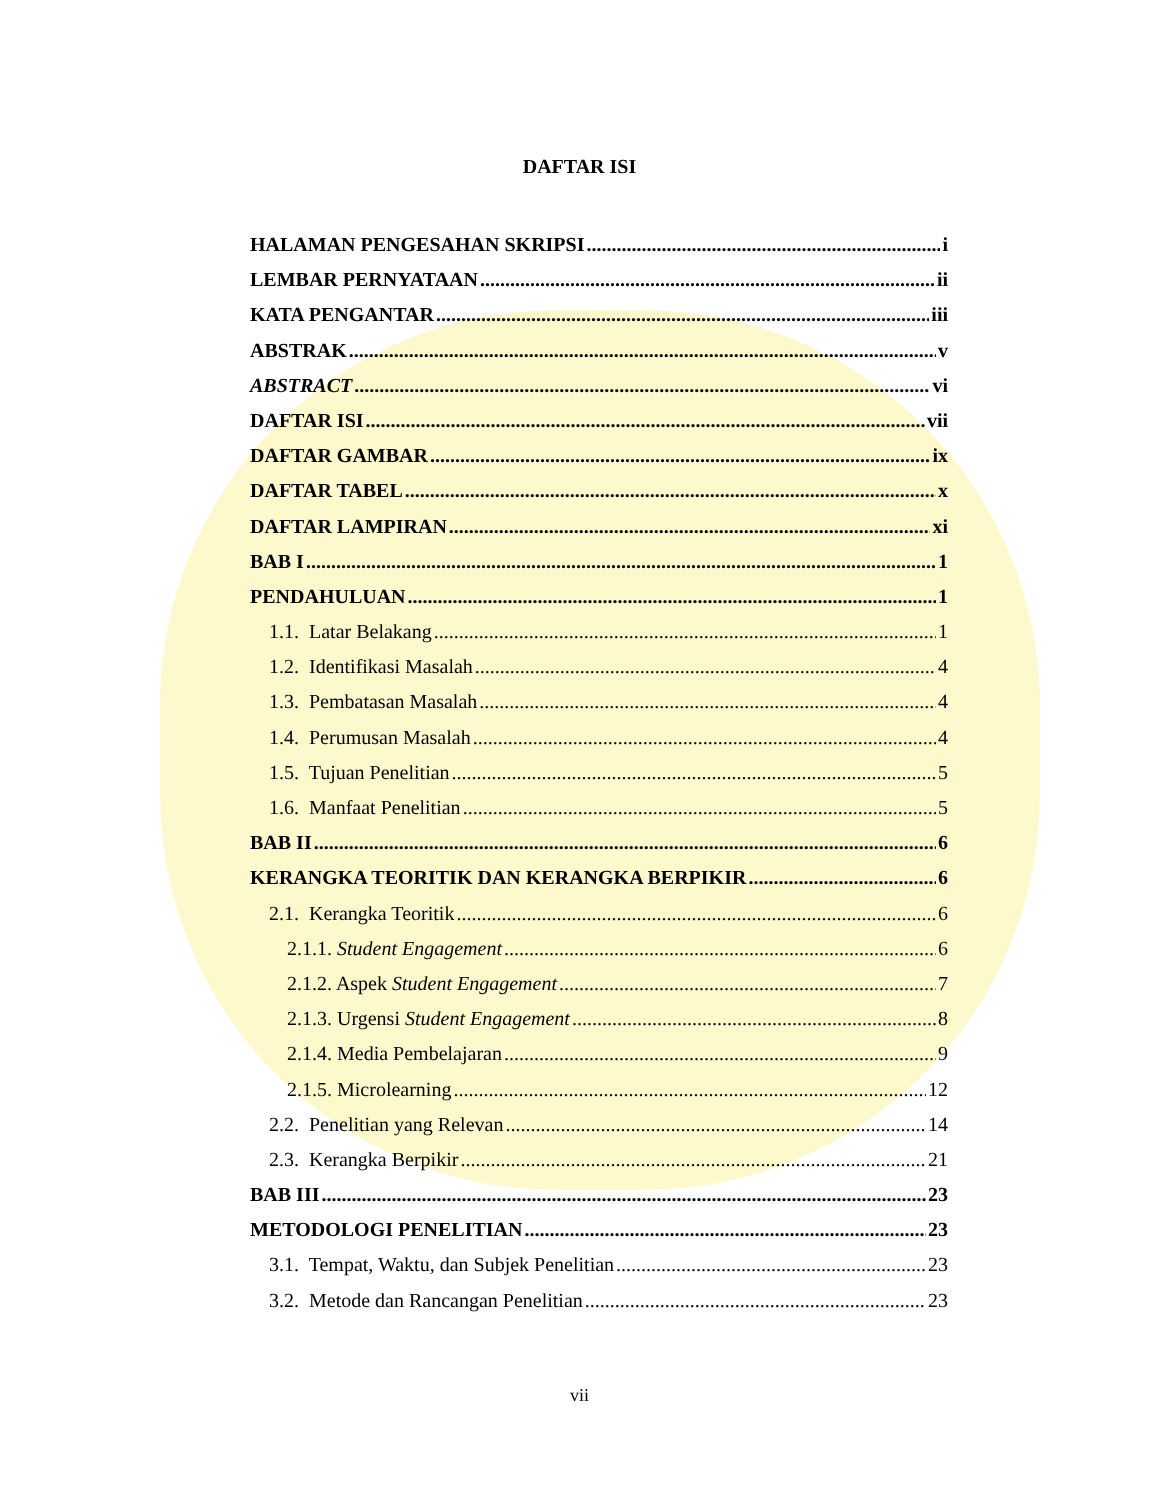DAFTAR ISI
HALAMAN PENGESAHAN SKRIPSI i
LEMBAR PERNYATAAN ii
KATA PENGANTAR iii
ABSTRAK v
ABSTRACT vi
DAFTAR ISI vii
DAFTAR GAMBAR ix
DAFTAR TABEL x
DAFTAR LAMPIRAN xi
BAB I 1
PENDAHULUAN 1
1.1. Latar Belakang 1
1.2. Identifikasi Masalah 4
1.3. Pembatasan Masalah 4
1.4. Perumusan Masalah 4
1.5. Tujuan Penelitian 5
1.6. Manfaat Penelitian 5
BAB II 6
KERANGKA TEORITIK DAN KERANGKA BERPIKIR 6
2.1. Kerangka Teoritik 6
2.1.1. Student Engagement 6
2.1.2. Aspek Student Engagement 7
2.1.3. Urgensi Student Engagement 8
2.1.4. Media Pembelajaran 9
2.1.5. Microlearning 12
2.2. Penelitian yang Relevan 14
2.3. Kerangka Berpikir 21
BAB III 23
METODOLOGI PENELITIAN 23
3.1. Tempat, Waktu, dan Subjek Penelitian 23
3.2. Metode dan Rancangan Penelitian 23
vii